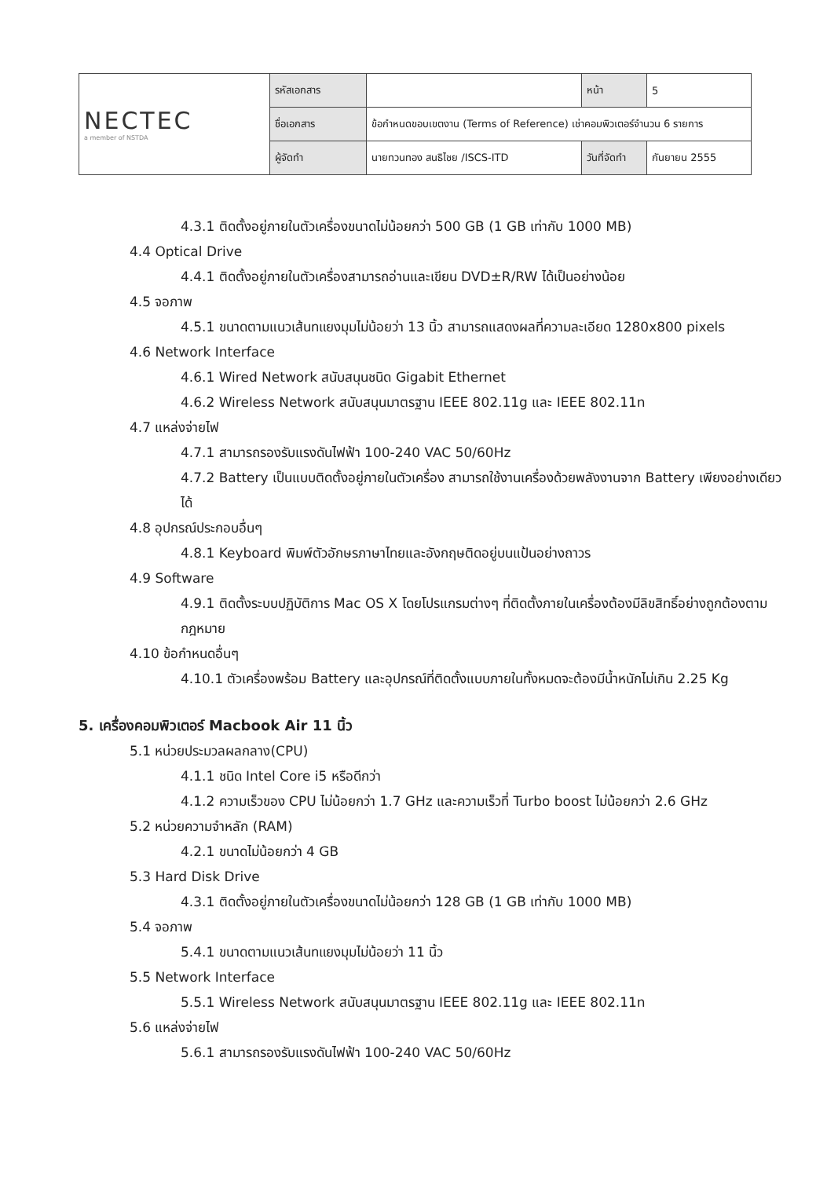| NECTEC a member of NSTDA | รหัสเอกสาร | | หน้า | 5 |
| | ชื่อเอกสาร | ข้อกำหนดขอบเขตงาน (Terms of Reference) เช่าคอมพิวเตอร์จำนวน 6 รายการ | | |
| | ผู้จัดทำ | นายทวนทอง สนธิไชย /ISCS-ITD | วันที่จัดทำ | กันยายน 2555 |
4.3.1 ติดตั้งอยู่ภายในตัวเครื่องขนาดไม่น้อยกว่า 500 GB (1 GB เท่ากับ 1000 MB)
4.4 Optical Drive
4.4.1 ติดตั้งอยู่ภายในตัวเครื่องสามารถอ่านและเขียน DVD±R/RW ได้เป็นอย่างน้อย
4.5 จอภาพ
4.5.1 ขนาดตามแนวเส้นทแยงมุมไม่น้อยว่า 13 นิ้ว สามารถแสดงผลที่ความละเอียด 1280x800 pixels
4.6 Network Interface
4.6.1 Wired Network สนับสนุนชนิด Gigabit Ethernet
4.6.2 Wireless Network สนับสนุนมาตรฐาน IEEE 802.11g และ IEEE 802.11n
4.7 แหล่งจ่ายไฟ
4.7.1 สามารถรองรับแรงดันไฟฟ้า 100-240 VAC 50/60Hz
4.7.2 Battery เป็นแบบติดตั้งอยู่ภายในตัวเครื่อง สามารถใช้งานเครื่องด้วยพลังงานจาก Battery เพียงอย่างเดียวได้
4.8 อุปกรณ์ประกอบอื่นๆ
4.8.1 Keyboard พิมพ์ตัวอักษรภาษาไทยและอังกฤษติดอยู่บนแป้นอย่างถาวร
4.9 Software
4.9.1 ติดตั้งระบบปฏิบัติการ Mac OS X โดยโปรแกรมต่างๆ ที่ติดตั้งภายในเครื่องต้องมีลิขสิทธิ์อย่างถูกต้องตามกฎหมาย
4.10 ข้อกำหนดอื่นๆ
4.10.1 ตัวเครื่องพร้อม Battery และอุปกรณ์ที่ติดตั้งแบบภายในทั้งหมดจะต้องมีน้ำหนักไม่เกิน 2.25 Kg
5. เครื่องคอมพิวเตอร์ Macbook Air 11 นิ้ว
5.1 หน่วยประมวลผลกลาง(CPU)
4.1.1 ชนิด Intel Core i5 หรือดีกว่า
4.1.2 ความเร็วของ CPU ไม่น้อยกว่า 1.7 GHz และความเร็วที่ Turbo boost ไม่น้อยกว่า 2.6 GHz
5.2 หน่วยความจำหลัก (RAM)
4.2.1 ขนาดไม่น้อยกว่า 4 GB
5.3 Hard Disk Drive
4.3.1 ติดตั้งอยู่ภายในตัวเครื่องขนาดไม่น้อยกว่า 128 GB (1 GB เท่ากับ 1000 MB)
5.4 จอภาพ
5.4.1 ขนาดตามแนวเส้นทแยงมุมไม่น้อยว่า 11 นิ้ว
5.5 Network Interface
5.5.1 Wireless Network สนับสนุนมาตรฐาน IEEE 802.11g และ IEEE 802.11n
5.6 แหล่งจ่ายไฟ
5.6.1 สามารถรองรับแรงดันไฟฟ้า 100-240 VAC 50/60Hz